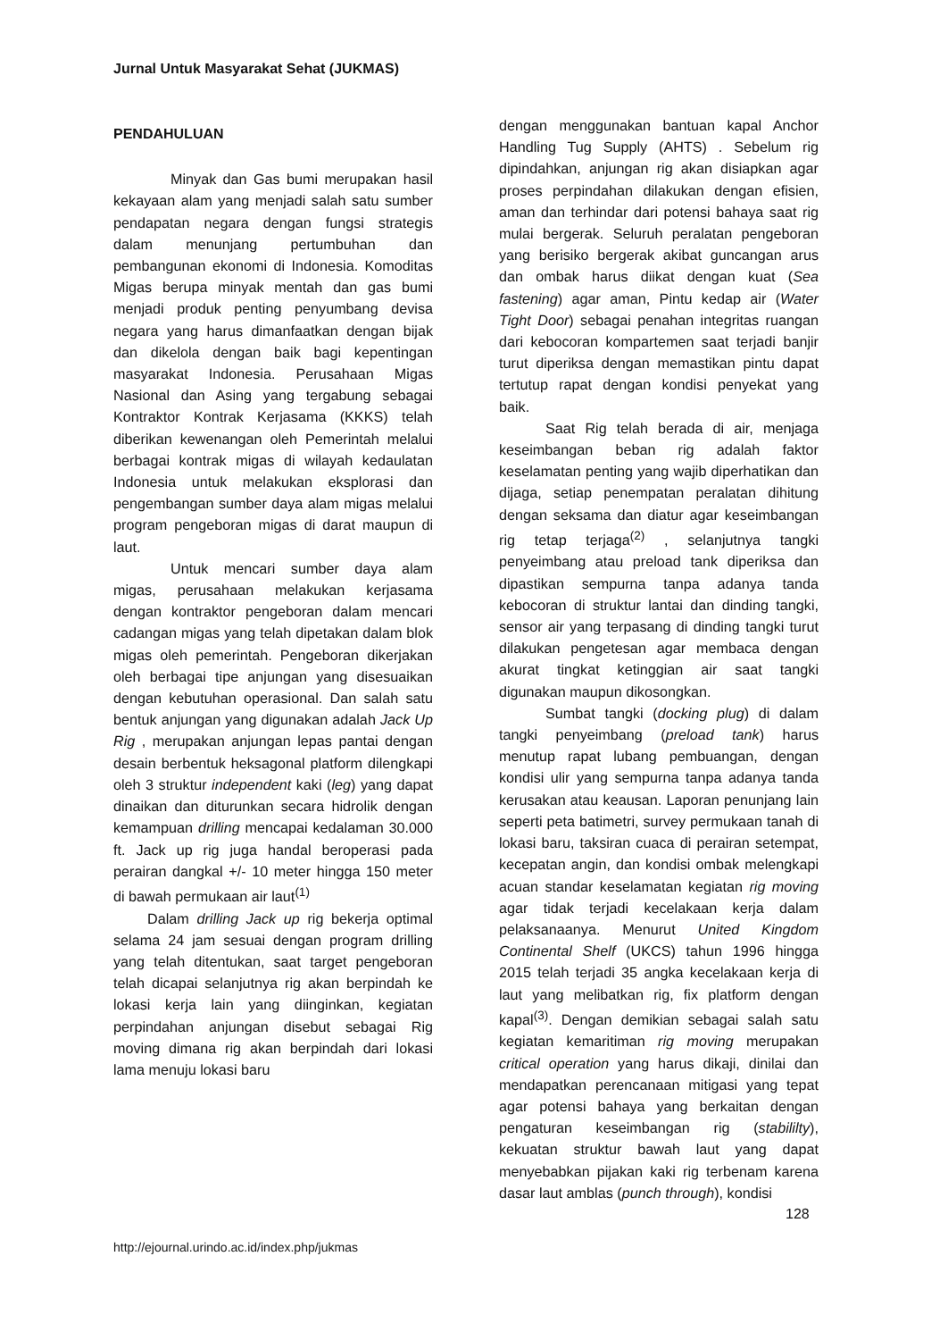Jurnal Untuk Masyarakat Sehat (JUKMAS)
PENDAHULUAN
Minyak dan Gas bumi merupakan hasil kekayaan alam yang menjadi salah satu sumber pendapatan negara dengan fungsi strategis dalam menunjang pertumbuhan dan pembangunan ekonomi di Indonesia. Komoditas Migas berupa minyak mentah dan gas bumi menjadi produk penting penyumbang devisa negara yang harus dimanfaatkan dengan bijak dan dikelola dengan baik bagi kepentingan masyarakat Indonesia. Perusahaan Migas Nasional dan Asing yang tergabung sebagai Kontraktor Kontrak Kerjasama (KKKS) telah diberikan kewenangan oleh Pemerintah melalui berbagai kontrak migas di wilayah kedaulatan Indonesia untuk melakukan eksplorasi dan pengembangan sumber daya alam migas melalui program pengeboran migas di darat maupun di laut.
Untuk mencari sumber daya alam migas, perusahaan melakukan kerjasama dengan kontraktor pengeboran dalam mencari cadangan migas yang telah dipetakan dalam blok migas oleh pemerintah. Pengeboran dikerjakan oleh berbagai tipe anjungan yang disesuaikan dengan kebutuhan operasional. Dan salah satu bentuk anjungan yang digunakan adalah Jack Up Rig , merupakan anjungan lepas pantai dengan desain berbentuk heksagonal platform dilengkapi oleh 3 struktur independent kaki (leg) yang dapat dinaikan dan diturunkan secara hidrolik dengan kemampuan drilling mencapai kedalaman 30.000 ft. Jack up rig juga handal beroperasi pada perairan dangkal +/- 10 meter hingga 150 meter di bawah permukaan air laut<sup>(1)</sup>
Dalam drilling Jack up rig bekerja optimal selama 24 jam sesuai dengan program drilling yang telah ditentukan, saat target pengeboran telah dicapai selanjutnya rig akan berpindah ke lokasi kerja lain yang diinginkan, kegiatan perpindahan anjungan disebut sebagai Rig moving dimana rig akan berpindah dari lokasi lama menuju lokasi baru
dengan menggunakan bantuan kapal Anchor Handling Tug Supply (AHTS) . Sebelum rig dipindahkan, anjungan rig akan disiapkan agar proses perpindahan dilakukan dengan efisien, aman dan terhindar dari potensi bahaya saat rig mulai bergerak. Seluruh peralatan pengeboran yang berisiko bergerak akibat guncangan arus dan ombak harus diikat dengan kuat (Sea fastening) agar aman, Pintu kedap air (Water Tight Door) sebagai penahan integritas ruangan dari kebocoran kompartemen saat terjadi banjir turut diperiksa dengan memastikan pintu dapat tertutup rapat dengan kondisi penyekat yang baik.
Saat Rig telah berada di air, menjaga keseimbangan beban rig adalah faktor keselamatan penting yang wajib diperhatikan dan dijaga, setiap penempatan peralatan dihitung dengan seksama dan diatur agar keseimbangan rig tetap terjaga<sup>(2)</sup> , selanjutnya tangki penyeimbang atau preload tank diperiksa dan dipastikan sempurna tanpa adanya tanda kebocoran di struktur lantai dan dinding tangki, sensor air yang terpasang di dinding tangki turut dilakukan pengetesan agar membaca dengan akurat tingkat ketinggian air saat tangki digunakan maupun dikosongkan.
Sumbat tangki (docking plug) di dalam tangki penyeimbang (preload tank) harus menutup rapat lubang pembuangan, dengan kondisi ulir yang sempurna tanpa adanya tanda kerusakan atau keausan. Laporan penunjang lain seperti peta batimetri, survey permukaan tanah di lokasi baru, taksiran cuaca di perairan setempat, kecepatan angin, dan kondisi ombak melengkapi acuan standar keselamatan kegiatan rig moving agar tidak terjadi kecelakaan kerja dalam pelaksanaanya. Menurut United Kingdom Continental Shelf (UKCS) tahun 1996 hingga 2015 telah terjadi 35 angka kecelakaan kerja di laut yang melibatkan rig, fix platform dengan kapal<sup>(3)</sup>. Dengan demikian sebagai salah satu kegiatan kemaritiman rig moving merupakan critical operation yang harus dikaji, dinilai dan mendapatkan perencanaan mitigasi yang tepat agar potensi bahaya yang berkaitan dengan pengaturan keseimbangan rig (stabililty), kekuatan struktur bawah laut yang dapat menyebabkan pijakan kaki rig terbenam karena dasar laut amblas (punch through), kondisi
128
http://ejournal.urindo.ac.id/index.php/jukmas